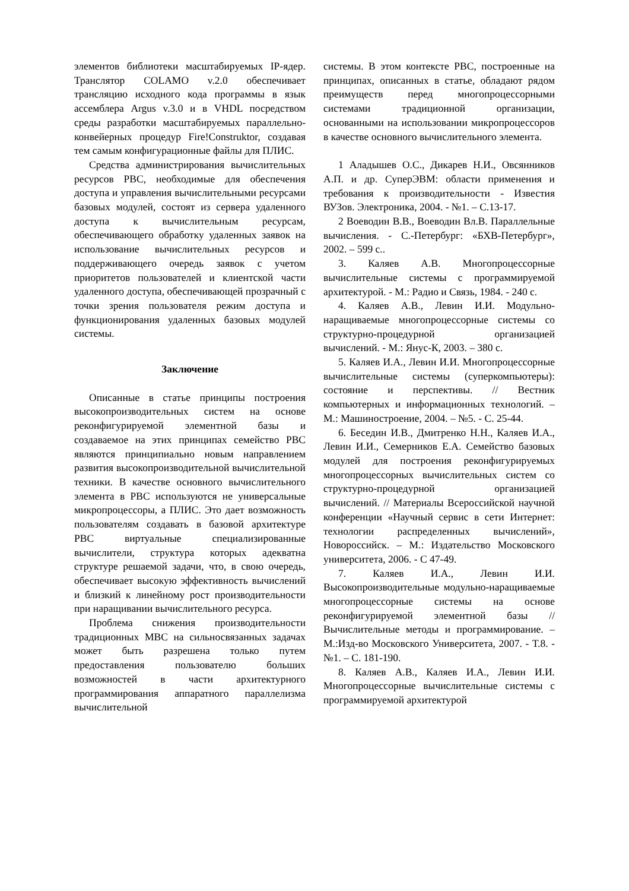элементов библиотеки масштабируемых IP-ядер. Транслятор COLAMO v.2.0 обеспечивает трансляцию исходного кода программы в язык ассемблера Argus v.3.0 и в VHDL посредством среды разработки масштабируемых параллельно-конвейерных процедур Fire!Construktor, создавая тем самым конфигурационные файлы для ПЛИС.
Средства администрирования вычислительных ресурсов РВС, необходимые для обеспечения доступа и управления вычислительными ресурсами базовых модулей, состоят из сервера удаленного доступа к вычислительным ресурсам, обеспечивающего обработку удаленных заявок на использование вычислительных ресурсов и поддерживающего очередь заявок с учетом приоритетов пользователей и клиентской части удаленного доступа, обеспечивающей прозрачный с точки зрения пользователя режим доступа и функционирования удаленных базовых модулей системы.
Заключение
Описанные в статье принципы построения высокопроизводительных систем на основе реконфигурируемой элементной базы и создаваемое на этих принципах семейство РВС являются принципиально новым направлением развития высокопроизводительной вычислительной техники. В качестве основного вычислительного элемента в РВС используются не универсальные микропроцессоры, а ПЛИС. Это дает возможность пользователям создавать в базовой архитектуре РВС виртуальные специализированные вычислители, структура которых адекватна структуре решаемой задачи, что, в свою очередь, обеспечивает высокую эффективность вычислений и близкий к линейному рост производительности при наращивании вычислительного ресурса.
Проблема снижения производительности традиционных МВС на сильносвязанных задачах может быть разрешена только путем предоставления пользователю больших возможностей в части архитектурного программирования аппаратного параллелизма вычислительной
системы. В этом контексте РВС, построенные на принципах, описанных в статье, обладают рядом преимуществ перед многопроцессорными системами традиционной организации, основанными на использовании микропроцессоров в качестве основного вычислительного элемента.
1 Аладышев О.С., Дикарев Н.И., Овсянников А.П. и др. СуперЭВМ: области применения и требования к производительности - Известия ВУЗов. Электроника, 2004. - №1. – С.13-17.
2 Воеводин В.В., Воеводин Вл.В. Параллельные вычисления. - С.-Петербург: «БХВ-Петербург», 2002. – 599 с..
3. Каляев А.В. Многопроцессорные вычислительные системы с программируемой архитектурой. - М.: Радио и Связь, 1984. - 240 с.
4. Каляев А.В., Левин И.И. Модульно-наращиваемые многопроцессорные системы со структурно-процедурной организацией вычислений. - М.: Янус-К, 2003. – 380 с.
5. Каляев И.А., Левин И.И. Многопроцессорные вычислительные системы (суперкомпьютеры): состояние и перспективы. // Вестник компьютерных и информационных технологий. – М.: Машиностроение, 2004. – №5. - С. 25-44.
6. Беседин И.В., Дмитренко Н.Н., Каляев И.А., Левин И.И., Семерников Е.А. Семейство базовых модулей для построения реконфигурируемых многопроцессорных вычислительных систем со структурно-процедурной организацией вычислений. // Материалы Всероссийской научной конференции «Научный сервис в сети Интернет: технологии распределенных вычислений», Новороссийск. – М.: Издательство Московского университета, 2006. - С 47-49.
7. Каляев И.А., Левин И.И. Высокопроизводительные модульно-наращиваемые многопроцессорные системы на основе реконфигурируемой элементной базы // Вычислительные методы и программирование. – М.:Изд-во Московского Университета, 2007. - Т.8. - №1. – С. 181-190.
8. Каляев А.В., Каляев И.А., Левин И.И. Многопроцессорные вычислительные системы с программируемой архитектурой